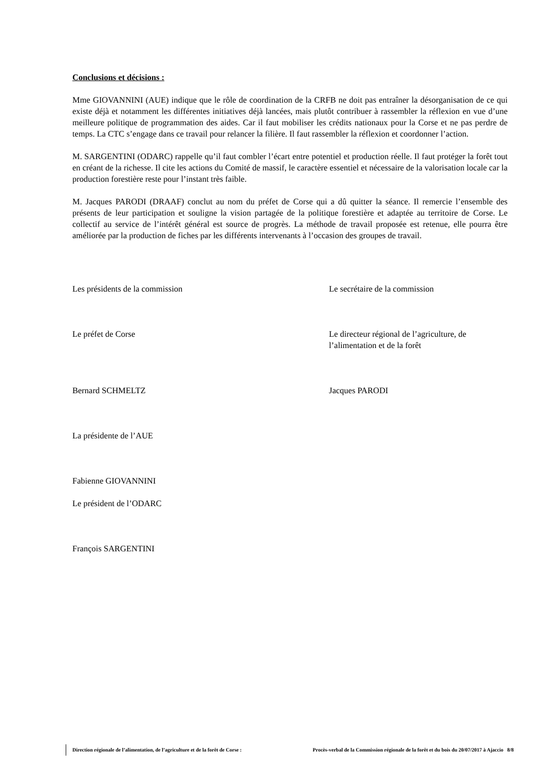Conclusions et décisions :
Mme GIOVANNINI (AUE) indique que le rôle de coordination de la CRFB ne doit pas entraîner la désorganisation de ce qui existe déjà et notamment les différentes initiatives déjà lancées, mais plutôt contribuer à rassembler la réflexion en vue d’une meilleure politique de programmation des aides. Car il faut mobiliser les crédits nationaux pour la Corse et ne pas perdre de temps. La CTC s’engage dans ce travail pour relancer la filière. Il faut rassembler la réflexion et coordonner l’action.
M. SARGENTINI (ODARC) rappelle qu’il faut combler l’écart entre potentiel et production réelle. Il faut protéger la forêt tout en créant de la richesse. Il cite les actions du Comité de massif, le caractère essentiel et nécessaire de la valorisation locale car la production forestière reste pour l’instant très faible.
M. Jacques PARODI (DRAAF) conclut au nom du préfet de Corse qui a dû quitter la séance. Il remercie l’ensemble des présents de leur participation et souligne la vision partagée de la politique forestière et adaptée au territoire de Corse. Le collectif au service de l’intérêt général est source de progrès. La méthode de travail proposée est retenue, elle pourra être améliorée par la production de fiches par les différents intervenants à l’occasion des groupes de travail.
Les présidents de la commission Le secrétaire de la commission
Le préfet de Corse Le directeur régional de l’agriculture, de l’alimentation et de la forêt
Bernard SCHMELTZ Jacques PARODI
La présidente de l’AUE
Fabienne GIOVANNINI
Le président de l’ODARC
François SARGENTINI
Direction régionale de l’alimentation, de l’agriculture et de la forêt de Corse : Procès-verbal de la Commission régionale de la forêt et du bois du 20/07/2017 à Ajaccio 8/8